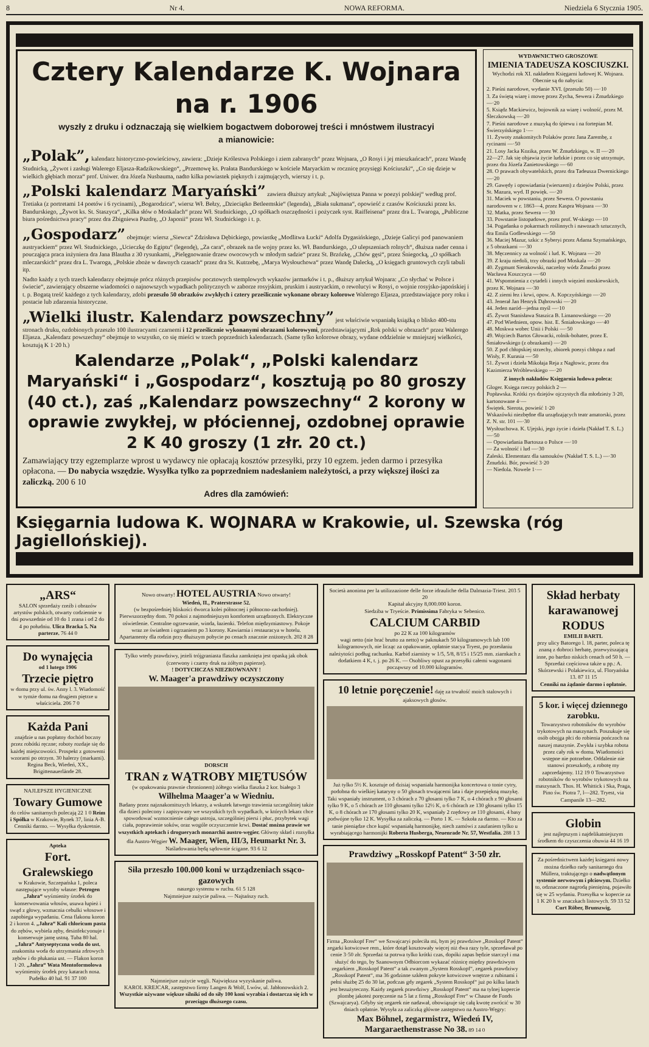8 Nr 4. NOWA REFORMA. Niedziela 6 Stycznia 1905.
Cztery Kalendarze K. Wojnara na r. 1906
wyszły z druku i odznaczają się wielkiem bogactwem doborowej treści i mnóstwem ilustracyi
a mianowicie:
„Polak”, kalendarz historyczno-powieściowy, zawiera: „Dzieje Królestwa Polskiego i ziem zabranych“ przez Wojnara, „O Rosyi i jej mieszkańcach“, przez Wandę Studnicką, „Żywot i zasługi Walerego Eljasza-Radzikowskiego“, „Przemowę ks. Prałata Bandurskiego w kościele Maryackim w rocznicę przysięgi Kościuszki“, „Co się dzieje w wielkich głębiach morza“ prof. Uniwer. dra Józefa Nusbauma, nadto kilka powiastek pięknych i zajmujących, wierszy i t. p.
„Polski kalendarz Maryański” zawiera dłuższy artykuł: „Najświętsza Panna w poezyi polskiej“ według prof. Tretiaka (z portretami 14 poetów i 6 rycinami), „Bogarodzica“, wiersz Wł. Bełzy, „Dzieciątko Betleemskie“ (legenda), „Biała sukmana“, opowieść z czasów Kościuszki przez ks. Bandurskiego, „Żywot ks. St. Staszyca“, „Kilka słów o Moskalach“ przez Wł. Studnickiego, „O spółkach oszczędności i pożyczek syst. Raiffeisena“ przez dra L. Twaroga, „Publiczne biura pośrednictwa pracy“ przez dra Zbigniewa Pazdrę, „O Japonii“ przez Wł. Studnickiego i t. p.
„Gospodarz” obejmuje: wiersz „Siewca“ Zdzisława Dębickiego, powiastkę „Modlitwa Łucki“ Adolfa Dygasińskiego, „Dzieje Galicyi pod panowaniem austryackiem“ przez Wł. Studnickiego, „Ucieczkę do Egiptu“ (legendę), „Za cara“, obrazek na tle wojny przez ks. Wł. Bandurskiego, „O ulepszeniach rolnych“, dłuższa nader cenna i poucząjąca praca inżyniera dra Jana Blautha z 30 rysunkami, „Pielęgnowanie drzew owocowych w młodym sadzie“ przez St. Brzózkę, „Chów gęsi“, przez Śniegocką, „O spółkach mleczarskich“ przez dra L. Twaroga, „Polskie zboże w dawnych czasach“ przez dra St. Kutrzebę, „Marya Wysłouchowa“ przez Wandę Dalecką, „O księgach gruntowych czyli tabuli itp.
Nadto każdy z tych trzech kalendarzy obejmuje prócz różnych przepisów pocztowych stemplowych wykazów jarmarków i t. p., dłuższy artykuł Wojnara: „Co słychać w Polsce i świecie“, zawierający obszerne wiadomości o najnowszych wypadkach politycznych w zaborze rosyjskim, pruskim i austryackim, o rewolucyi w Rosyi, o wojnie rosyjsko-japońskiej i t. p. Bogatą treść każdego z tych kalendarzy, zdobi przeszło 50 obrazków zwykłych i cztery prześlicznie wykonane obrazy kolorowe Walerego Eljasza, przedstawiające pory roku i postacie lub zdarzenia historyczne.
„Wielki ilustr. Kalendarz powszechny” jest właściwie wspaniałą książką o blisko 400-stu stronach druku, ozdobionych przeszło 100 ilustracyami czarnemi i 12 prześlicznie wykonanymi obrazami kolorowymi, przedstawiającymi „Rok polski w obrazach“ przez Walerego Eljasza. „Kalendarz powszechny“ obejmuje to wszystko, co się mieści w trzech poprzednich kalendarzach. (Same tylko kolorowe obrazy, wydane oddzielnie w mniejszej wielkości, kosztują K 1·20 h.)
Kalendarze „Polak“, „Polski kalendarz Maryański“ i „Gospodarz“, kosztują po 80 groszy (40 ct.), zaś „Kalendarz powszechny“ 2 korony w oprawie zwykłej, w płóciennej, ozdobnej oprawie 2 K 40 groszy (1 złr. 20 ct.)
Zamawiający trzy egzemplarze wprost u wydawcy nie opłacają kosztów przesyłki, przy 10 egzem. jeden darmo i przesyłka opłacona. — Do nabycia wszędzie. Wysyłka tylko za poprzedniem nadesłaniem należytości, a przy większej ilości za zaliczką. 200 6 10
Adres dla zamówień:
WYDAWNICTWO GROSZOWE
IMIENIA TADEUSZA KOSCIUSZKI.
Wychodzi rok XI. nakładem Księgarni ludowej K. Wojnara.
Obecnie są do nabycia:
2. Pieśni narodowe, wydanie XVI. (przeszło 50) —·10
3. Za świętą wiarę i mowę przez Zycha, Sewera i Żmudzkiego —·20
5. Ksiądz Mackiewicz, bojownik za wiarę i wolność, przez M. Śleczkowską —·20
7. Pieśni narodowe z muzyką do śpiewu i na fortepian M. Świerzyńskiego 1·—
11. Żywoty znakomitych Polaków przez Jana Zarembę, z rycinami —·50
21. Losy Jacka Kozika, przez W. Żmudzkiego, w. II —·20
22—27. Jak się objawia życie ludzkie i przez co się utrzymuje, przez dra Józefa Zanietowskiego —·60
28. O prawach obywatelskich, przez dra Tadeusza Dwernickiego —·20
29. Gawędy i opowiadania (wierszem) z dziejów Polski, przez St. Mazura, wyd. II powięk. —·20
31. Maciek w powstaniu, przez Sewera. O powstaniu narodowem w r. 1863—4, przez Kaspra Wojnara —·30
32. Matka, przez Sewera —·30
33. Powstanie listopadowe, przez prof. W-skiego —·10
34. Pogadanka o pokarmach roślinnych i nawozach sztucznych, dra Emila Godlewskiego —·50
36. Maciej Mazur, szkic z Syberyi przez Adama Szymańskiego, z 5 obrazkami —·30
38. Męczennicy za wolność i lud. K. Wojnara —·20
39. Z kraju niedoli, trzy obrazki pod Moskala —·20
40. Zygmunt Sierakowski, naczelny wódz Żmudzi przez Wacława Koszczyca —·60
41. Wspomnienia z cytadeli i innych więzień moskiewskich, przez K. Wojnara —·30
42. Z ziemi łez i krwi, opow. A. Kopczyńskiego —·20
43. Jenerał Jan Henryk Dąbrowski —·20
44. Jeden naród—jedna myśl —·10
45. Żywot Stanisława Staszica B. Limanowskiego —·20
47. Pod Wiedniem, opow. hist. E. Śmiałowskiego —·40
48. Moskwa wobec Unii i Polski —·50
49. Wojciech Bartos Głowacki, rolnik-bohater, przez E. Śmiałowskiego (z obrazkami) —·20
50. Z pod chłopskiej strzechy, zbiorek poezyi chłopa z nad Wisły, F. Kurasia —·50
51. Żywot i dzieła Mikołaja Reja z Nagłowic, przez dra Kazimierza Wróblewskiego —·20
Z innych nakładów Księgarnia ludowa poleca:
Gloger. Księga rzeczy polskich 2·—
Popławska. Krótki rys dziejów ojczystych dla młodzieży 3·20, kartonowane 4·—
Świętek. Sierota, powieść 1·20
Wskazówki niezbędne dla urządzających teatr amatorski, przez Z. N. str. 101 —·30
Wysłouchowa. K. Ujejski, jego życie i dzieła (Nakład T. S. L.) —·50
— Opowiadania Bartosza o Polsce —·10
— Za wolność i lud —·30
Zaleski. Elementarz dla samouków (Nakład T. S. L.) —·30
Żmudzki. Bór, powieść 3·20
— Niedola. Nowele 1·—
Księgarnia ludowa K. WOJNARA w Krakowie, ul. Szewska (róg Jagiellońskiej).
„ARS“SALON sprzedaży rzeźb i obrazów artystów polskich, otwarty codziennie w dni powszednie od 10 do 1 zrana i od 2 do 4 po południu. Ulica Bracka 5. Na parterze. 76 44 0
Do wynajęcia
od 1 lutego 1906
Trzecie piętro
w domu przy ul. św. Anny l. 3. Wiadomość w tymże domu na drugiem piętrze u właściciela. 206 7 0
Każda Pani
znajdzie u nas popłatny dochód boczny przez robótki ręczne; roboty rozdaje się do każdej miejscowości. Prospekt z gotowemi wzorami po otrzym. 30 halerzy (markami). Regina Beck, Wiedeń, XX., Brigittenauerlände 28.
NAJLEPSZE HYGIENICZNE
Towary Gumowe
do celów sanitarnych polecają 22 1 0 Reim i Spółka w Krakowie, Rynek 37, linia A-B. Cenniki darmo. — Wysyłka dyskretnie.
Apteka
Fort. Gralewskiego
w Krakowie, Szczepańska 1, poleca następujące wyroby własne: Petrogen „Jahra“ wyśmienity środek do konserwowania włosów, usuwa łupież i swąd z głowy, wzmacnia cebulki włosowe i zapobiega wypadaniu. Cena flakonu koron 2 i koron 4. „Jahra“ Kali chloricum pasta do zębów, wybiela zęby, desinfekcyonuje i konserwuje jamę ustną. Tuba 80 hal. „Jahra“ Antyseptyczna woda do ust. znakomita woda do utrzymania zdrowych zębów i do płukania ust. — Flakon koron 1·20. „Jahra“ Wata Mentoformolowa wyśmienity środek przy katarach nosa. Pudełko 40 hal. 91 37 100
Nowo otwarty! HOTEL AUSTRIA Nowo otwarty!
Wiedeń, II., Praterstrasse 52.
(w bezpośredniej bliskości dworca kolei północnej i północno-zachodniej). Pierwszorzędny dom. 70 pokoi z najmodniejszym komfortem urządzonych. Elektryczne oświetlenie. Centralne ogrzewanie, winda, łazienki. Telefon międzymiastowy. Pokoje wraz ze światłem i ogrzaniem po 3 korony. Kawiarnia i restauracya w hotelu. Apartamenty dla rodzin przy dłuższym pobycie po cenach znacznie zniżonych. 202 8 28
Tylko wtedy prawdziwy, jeżeli trójgraniasta flaszka zamknięta jest opaską jak obok (czerwony i czarny druk na żółtym papierze).
! DOTYCHCZAS NIEZROWNANY !
W. Maager'a prawdziwy oczyszczony
DORSCH
TRAN z WĄTROBY MIĘTUSÓW
(w opakowaniu prawnie chronionem) żółtego wielka flaszka 2 kor. białego 3
Wilhelma Maager'a w Wiedniu.
Badany przez najznakomitszych lekarzy, a wskutek łatwego trawienia szczególniej także dla dzieci polecony i zapisywany we wszystkich tych wypadkach, w których lekarz chce spowodować wzmocnienie całego ustroju, szczególniej piersi i płuc, przybytek wagi ciała, poprawienie soków, oraz wogóle oczyszczenie krwi. Dostać można prawie we wszystkich aptekach i drogueryach monarchii austro-węgier. Główny skład i rozsyłka dla Austro-Węgier W. Maager, Wien, III/3, Heumarkt Nr. 3. Naśladowania będą sądownie ścigane. 93 6 12
Siła przeszło 100.000 koni w urządzeniach ssąco-gazowych
naszego systemu w ruchu. 61 5 128
Najmniejsze zużycie paliwa. — Najtańszy ruch.
Najmniejsze zużycie węgli. Największa wyzyskanie paliwa.
KAROL KREJCAR, zastępstwo firmy Langen & Wolf, Lwów, ul. Jabłonowskich 2.
Wszystkie używane większe silniki od do siły 100 koni wyrabia i dostarcza się ich w przeciągu dłuższego czasu.
Società anonima per la utilizzazione delle forze idrauliche della Dalmazia-Triest. 203 5 20
Kapitał akcyjny 8,000.000 koron.
Siedziba w Tryeście. Primissima Fabryka w Sebenico.
CALCIUM CARBID
po 22 K za 100 kilogramów
wagi netto (nie brać brutto za netto) w paknukach 50 kilogramowych lub 100 kilogramowych, nie licząc za opakowanie, opłatnie stacya Tryest, po przesłaniu należytości podług rachunku. Karbid ziarnisty w 1/5, 5/8, 8/15 i 15/25 mm. ziarnkach z dodatkiem 4 K, t. j. po 26 K. — Osobliwy opust za przesyłki całemi wagonami począwszy od 10.000 kilogramów.
10 letnie poręczenie! daję za trwałość moich stalowych i ajaksowych głosów.
Już tylko 5½ K. kosztuje od dzisiaj wspaniała harmonijka koncertowa o tonie cytry, podobna do wielkiej kataryny o 50 głosach trwającemi lata i daje przepiękną muzykę. Taki wspaniały instrument, o 3 chórach z 70 głosami tylko 7 K, o 4 chórach z 90 głosami tylko 9 K, o 5 chórach ze 110 głosami tylko 12½ K, o 6 chórach ze 130 głosami tylko 15 K, o 8 chórach ze 170 głosami tylko 20 K, wspaniały 2 rzędowy ze 110 głosami, 4 basy podwójne tylko 12 K. Wysyłka za zaliczką. — Porto 1 K. — Szkoła za darmo. — Kto za tanie pieniądze chce kupić wspaniałą harmonijkę, niech zamówi z zaufaniem tylko u wyrabiającego harmonijki Roberta Husberga, Neuenrade Nr. 57, Westfalia. 288 1 3
Prawdziwy „Rosskopf Patent“ 3·50 złr.
Firma „Rosskopf Frer“ we Szwajcaryi poleciła mi, bym jej prawdziwe „Rosskopf Patent“ zegarki kotwicowe rem., które dotąd kosztowały więcej niż dwa razy tyle, sprzedawał po cenie 3·50 złr. Sprzedaż ta potrwa tylko krótki czas, dopóki zapas będzie starczył i ma służyć do tego, by Szanownym Odbiorcom wykazać różnicę między prawdziwym zegarkiem „Rosskopf Patent“ a tak zwanym „System Rosskopf“, zegarek prawdziwy „Rosskopf Patent“, ma 36 godzinne szkłem pokryte kotwicowe wnętrze z rubinami i pełni służbę 25 do 30 lat, podczas gdy zegarek „System Rosskopf“ już po kilku latach jest bezużyteczny. Każdy zegarek prawdziwy „Rosskopf Patent“ ma na tylnej kopercie plombę jakoteż poręczenie na 5 lat z firmą „Rosskopf Frer“ w Chause de Fonds (Szwajcarya). Gdyby się zegarek nie nadawał, obowiązuje się całą kwotę zwrócić w 30 dniach opłatnie. Wysyła za zaliczką główne zastępstwo na Austro-Węgry:
Max Böhnel, zegarmistrz, Wiedeń IV, Margaraethenstrasse No 38. 89 14 0
Skład herbaty karawanowej RODUS
EMILII BARTL
przy ulicy Batorego l. 18, parter, poleca tę znaną z dobroci herbatę, przewyższającą inne, po bardzo niskich cenach od 50 h. — Sprzedaż częściowa także u pp.: A. Skórzewski i Polakiewicz, ul. Floryańska 13. 87 11 15
Cenniki na żądanie darmo i opłatnie.
5 kor. i więcej dziennego zarobku.
Towarzystwo robotników do wyrobów trykotowych na maszynach. Poszukuje się osób obojga płci do robienia pończoch na naszej maszynie. Zwykła i szybka robota przez cały rok w domu. Wiadomości wstępne nie potrzebne. Oddalenie nie stanowi przeszkody, a robotę my zaprzedajemy. 112 19 0 Towarzystwo robotników do wyrobów trykotowych na maszynach. Thos. H. Whittick i Ska, Praga, Pino św. Piotra 7, l—282. Tryest, via Campanile 13—282.
Globin
jest najlepszym i najdelikatniejszym środkem do czyszczenia obuwia 44 16 19
Za pośrednictwem każdej księgarni nowy można dziełko rady sanitarnego dra Müllera, traktującego o nadwątlonym systemie nerwowym i płciowym. Dziełko to, odznaczone nagrodą pieniężną, pojawiło się w 25 wydaniu. Przesyłka w kopercie za 1 K 20 h w znaczkach listowych. 59 33 52
Curt Röber, Brunszwig.